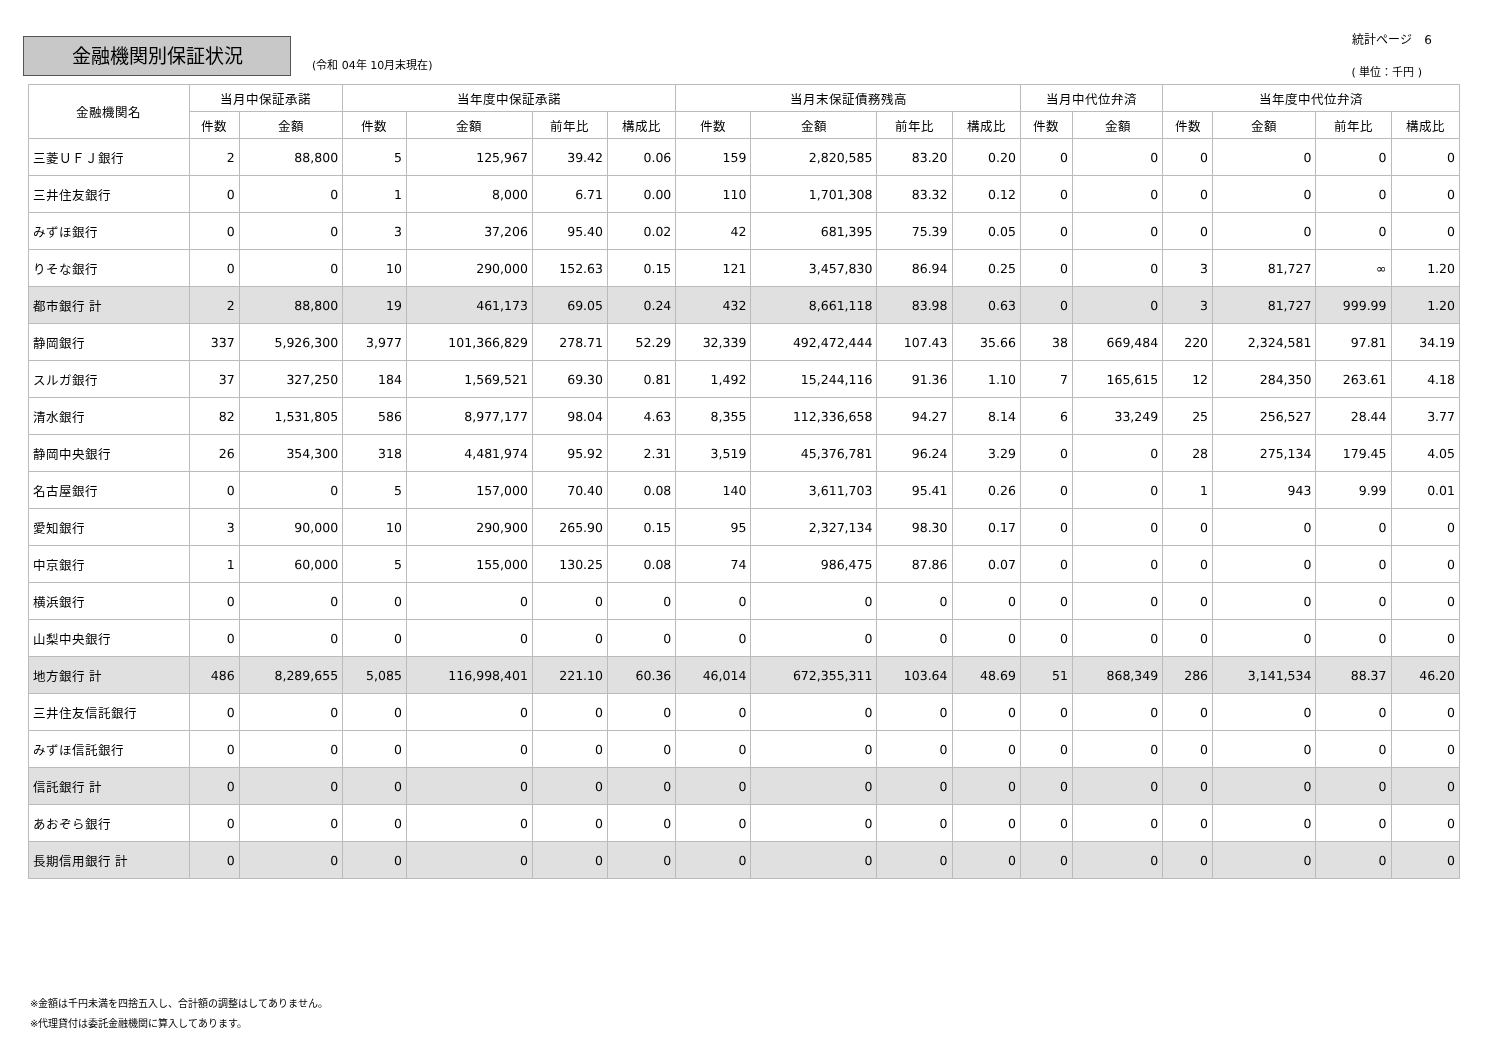金融機関別保証状況
(令和 04年 10月末現在)
統計ページ　6
( 単位：千円 )
| 金融機関名 | 当月中保証承諾 | | 当年度中保証承諾 | | | | 当月末保証債務残高 | | | | 当月中代位弁済 | | 当年度中代位弁済 | | | |
| --- | --- | --- | --- | --- | --- | --- | --- | --- | --- | --- | --- | --- | --- | --- | --- | --- |
| | 件数 | 金額 | 件数 | 金額 | 前年比 | 構成比 | 件数 | 金額 | 前年比 | 構成比 | 件数 | 金額 | 件数 | 金額 | 前年比 | 構成比 |
| 三菱ＵＦＪ銀行 | 2 | 88,800 | 5 | 125,967 | 39.42 | 0.06 | 159 | 2,820,585 | 83.20 | 0.20 | 0 | 0 | 0 | 0 | 0 | 0 |
| 三井住友銀行 | 0 | 0 | 1 | 8,000 | 6.71 | 0.00 | 110 | 1,701,308 | 83.32 | 0.12 | 0 | 0 | 0 | 0 | 0 | 0 |
| みずほ銀行 | 0 | 0 | 3 | 37,206 | 95.40 | 0.02 | 42 | 681,395 | 75.39 | 0.05 | 0 | 0 | 0 | 0 | 0 | 0 |
| りそな銀行 | 0 | 0 | 10 | 290,000 | 152.63 | 0.15 | 121 | 3,457,830 | 86.94 | 0.25 | 0 | 0 | 3 | 81,727 | ∞ | 1.20 |
| 都市銀行 計 | 2 | 88,800 | 19 | 461,173 | 69.05 | 0.24 | 432 | 8,661,118 | 83.98 | 0.63 | 0 | 0 | 3 | 81,727 | 999.99 | 1.20 |
| 静岡銀行 | 337 | 5,926,300 | 3,977 | 101,366,829 | 278.71 | 52.29 | 32,339 | 492,472,444 | 107.43 | 35.66 | 38 | 669,484 | 220 | 2,324,581 | 97.81 | 34.19 |
| スルガ銀行 | 37 | 327,250 | 184 | 1,569,521 | 69.30 | 0.81 | 1,492 | 15,244,116 | 91.36 | 1.10 | 7 | 165,615 | 12 | 284,350 | 263.61 | 4.18 |
| 清水銀行 | 82 | 1,531,805 | 586 | 8,977,177 | 98.04 | 4.63 | 8,355 | 112,336,658 | 94.27 | 8.14 | 6 | 33,249 | 25 | 256,527 | 28.44 | 3.77 |
| 静岡中央銀行 | 26 | 354,300 | 318 | 4,481,974 | 95.92 | 2.31 | 3,519 | 45,376,781 | 96.24 | 3.29 | 0 | 0 | 28 | 275,134 | 179.45 | 4.05 |
| 名古屋銀行 | 0 | 0 | 5 | 157,000 | 70.40 | 0.08 | 140 | 3,611,703 | 95.41 | 0.26 | 0 | 0 | 1 | 943 | 9.99 | 0.01 |
| 愛知銀行 | 3 | 90,000 | 10 | 290,900 | 265.90 | 0.15 | 95 | 2,327,134 | 98.30 | 0.17 | 0 | 0 | 0 | 0 | 0 | 0 |
| 中京銀行 | 1 | 60,000 | 5 | 155,000 | 130.25 | 0.08 | 74 | 986,475 | 87.86 | 0.07 | 0 | 0 | 0 | 0 | 0 | 0 |
| 横浜銀行 | 0 | 0 | 0 | 0 | 0 | 0 | 0 | 0 | 0 | 0 | 0 | 0 | 0 | 0 | 0 | 0 |
| 山梨中央銀行 | 0 | 0 | 0 | 0 | 0 | 0 | 0 | 0 | 0 | 0 | 0 | 0 | 0 | 0 | 0 | 0 |
| 地方銀行 計 | 486 | 8,289,655 | 5,085 | 116,998,401 | 221.10 | 60.36 | 46,014 | 672,355,311 | 103.64 | 48.69 | 51 | 868,349 | 286 | 3,141,534 | 88.37 | 46.20 |
| 三井住友信託銀行 | 0 | 0 | 0 | 0 | 0 | 0 | 0 | 0 | 0 | 0 | 0 | 0 | 0 | 0 | 0 | 0 |
| みずほ信託銀行 | 0 | 0 | 0 | 0 | 0 | 0 | 0 | 0 | 0 | 0 | 0 | 0 | 0 | 0 | 0 | 0 |
| 信託銀行 計 | 0 | 0 | 0 | 0 | 0 | 0 | 0 | 0 | 0 | 0 | 0 | 0 | 0 | 0 | 0 | 0 |
| あおぞら銀行 | 0 | 0 | 0 | 0 | 0 | 0 | 0 | 0 | 0 | 0 | 0 | 0 | 0 | 0 | 0 | 0 |
| 長期信用銀行 計 | 0 | 0 | 0 | 0 | 0 | 0 | 0 | 0 | 0 | 0 | 0 | 0 | 0 | 0 | 0 | 0 |
※金額は千円未満を四捨五入し、合計額の調整はしてありません。
※代理貸付は委託金融機関に算入してあります。